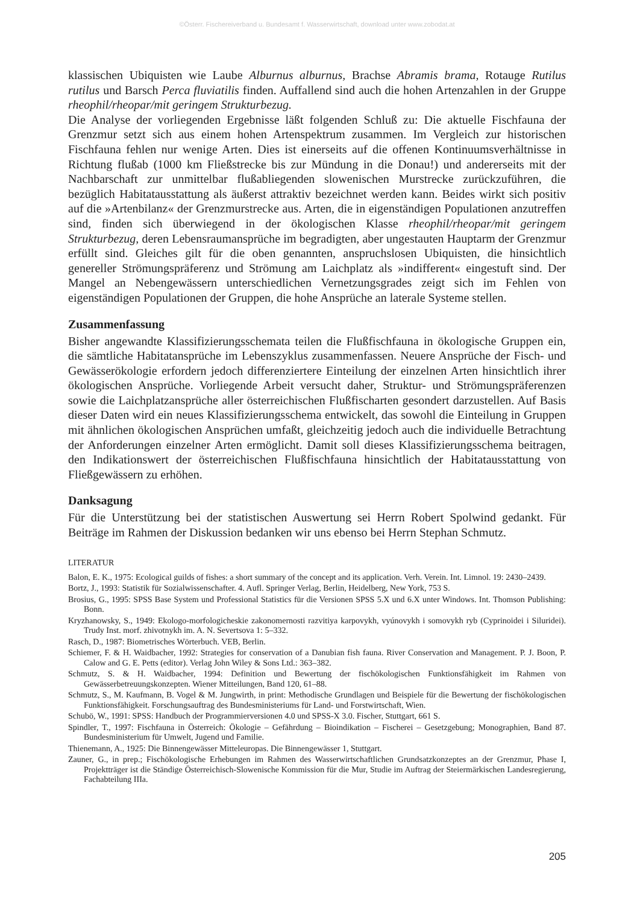©Österr. Fischereiverband u. Bundesamt f. Wasserwirtschaft, download unter www.zobodat.at
klassischen Ubiquisten wie Laube Alburnus alburnus, Brachse Abramis brama, Rotauge Rutilus rutilus und Barsch Perca fluviatilis finden. Auffallend sind auch die hohen Artenzahlen in der Gruppe rheophil/rheopar/mit geringem Strukturbezug.
Die Analyse der vorliegenden Ergebnisse läßt folgenden Schluß zu: Die aktuelle Fischfauna der Grenzmur setzt sich aus einem hohen Artenspektrum zusammen. Im Vergleich zur historischen Fischfauna fehlen nur wenige Arten. Dies ist einerseits auf die offenen Kontinuumsverhältnisse in Richtung flußab (1000 km Fließstrecke bis zur Mündung in die Donau!) und andererseits mit der Nachbarschaft zur unmittelbar flußabliegenden slowenischen Murstrecke zurückzuführen, die bezüglich Habitatausstattung als äußerst attraktiv bezeichnet werden kann. Beides wirkt sich positiv auf die »Artenbilanz« der Grenzmurstrecke aus. Arten, die in eigenständigen Populationen anzutreffen sind, finden sich überwiegend in der ökologischen Klasse rheophil/rheopar/mit geringem Strukturbezug, deren Lebensraumansprüche im begradigten, aber ungestauten Hauptarm der Grenzmur erfüllt sind. Gleiches gilt für die oben genannten, anspruchslosen Ubiquisten, die hinsichtlich genereller Strömungspräferenz und Strömung am Laichplatz als »indifferent« eingestuft sind. Der Mangel an Nebengewässern unterschiedlichen Vernetzungsgrades zeigt sich im Fehlen von eigenständigen Populationen der Gruppen, die hohe Ansprüche an laterale Systeme stellen.
Zusammenfassung
Bisher angewandte Klassifizierungsschemata teilen die Flußfischfauna in ökologische Gruppen ein, die sämtliche Habitatansprüche im Lebenszyklus zusammenfassen. Neuere Ansprüche der Fisch- und Gewässerökologie erfordern jedoch differenziertere Einteilung der einzelnen Arten hinsichtlich ihrer ökologischen Ansprüche. Vorliegende Arbeit versucht daher, Struktur- und Strömungspräferenzen sowie die Laichplatzansprüche aller österreichischen Flußfischarten gesondert darzustellen. Auf Basis dieser Daten wird ein neues Klassifizierungsschema entwickelt, das sowohl die Einteilung in Gruppen mit ähnlichen ökologischen Ansprüchen umfaßt, gleichzeitig jedoch auch die individuelle Betrachtung der Anforderungen einzelner Arten ermöglicht. Damit soll dieses Klassifizierungsschema beitragen, den Indikationswert der österreichischen Flußfischfauna hinsichtlich der Habitatausstattung von Fließgewässern zu erhöhen.
Danksagung
Für die Unterstützung bei der statistischen Auswertung sei Herrn Robert Spolwind gedankt. Für Beiträge im Rahmen der Diskussion bedanken wir uns ebenso bei Herrn Stephan Schmutz.
LITERATUR
Balon, E. K., 1975: Ecological guilds of fishes: a short summary of the concept and its application. Verh. Verein. Int. Limnol. 19: 2430–2439.
Bortz, J., 1993: Statistik für Sozialwissenschafter. 4. Aufl. Springer Verlag, Berlin, Heidelberg, New York, 753 S.
Brosius, G., 1995: SPSS Base System und Professional Statistics für die Versionen SPSS 5.X und 6.X unter Windows. Int. Thomson Publishing: Bonn.
Kryzhanowsky, S., 1949: Ekologo-morfologicheskie zakonomernosti razvitiya karpovykh, vyúnovykh i somovykh ryb (Cyprinoidei i Siluridei). Trudy Inst. morf. zhivotnykh im. A. N. Severtsova 1: 5–332.
Rasch, D., 1987: Biometrisches Wörterbuch. VEB, Berlin.
Schiemer, F. & H. Waidbacher, 1992: Strategies for conservation of a Danubian fish fauna. River Conservation and Management. P. J. Boon, P. Calow and G. E. Petts (editor). Verlag John Wiley & Sons Ltd.: 363–382.
Schmutz, S. & H. Waidbacher, 1994: Definition und Bewertung der fischökologischen Funktionsfähigkeit im Rahmen von Gewässerbetreuungskonzepten. Wiener Mitteilungen, Band 120, 61–88.
Schmutz, S., M. Kaufmann, B. Vogel & M. Jungwirth, in print: Methodische Grundlagen und Beispiele für die Bewertung der fischökologischen Funktionsfähigkeit. Forschungsauftrag des Bundesministeriums für Land- und Forstwirtschaft, Wien.
Schubö, W., 1991: SPSS: Handbuch der Programmierversionen 4.0 und SPSS-X 3.0. Fischer, Stuttgart, 661 S.
Spindler, T., 1997: Fischfauna in Österreich: Ökologie – Gefährdung – Bioindikation – Fischerei – Gesetzgebung; Monographien, Band 87. Bundesministerium für Umwelt, Jugend und Familie.
Thienemann, A., 1925: Die Binnengewässer Mitteleuropas. Die Binnengewässer 1, Stuttgart.
Zauner, G., in prep.; Fischökologische Erhebungen im Rahmen des Wasserwirtschaftlichen Grundsatzkonzeptes an der Grenzmur, Phase I, Projektträger ist die Ständige Österreichisch-Slowenische Kommission für die Mur, Studie im Auftrag der Steiermärkischen Landesregierung, Fachabteilung IIIa.
205